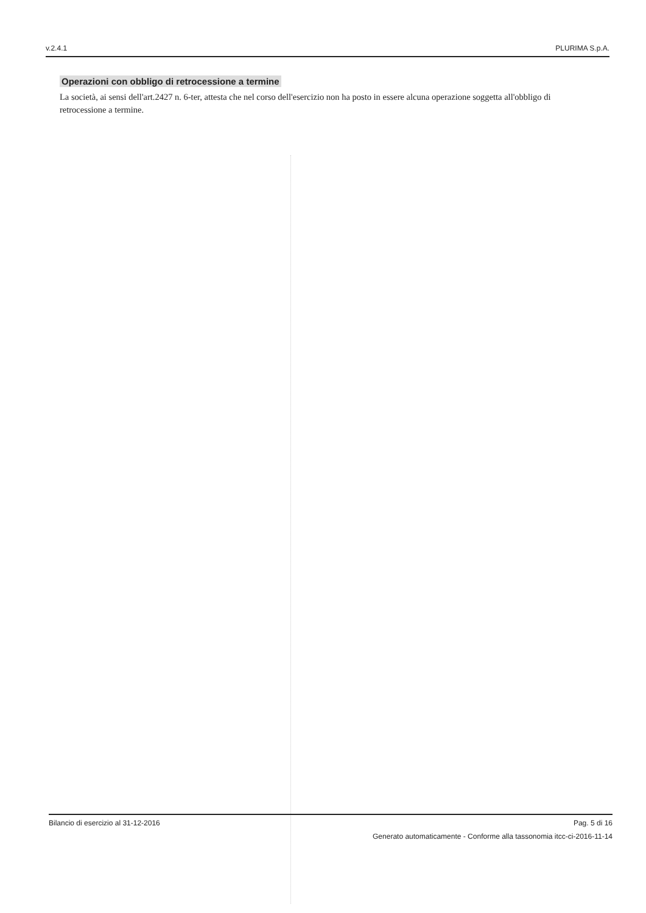v.2.4.1 PLURIMA S.p.A.
Operazioni con obbligo di retrocessione a termine
La società, ai sensi dell'art.2427 n. 6-ter, attesta che nel corso dell'esercizio non ha posto in essere alcuna operazione soggetta all'obbligo di retrocessione a termine.
Bilancio di esercizio al 31-12-2016 Pag. 5 di 16
Generato automaticamente - Conforme alla tassonomia itcc-ci-2016-11-14